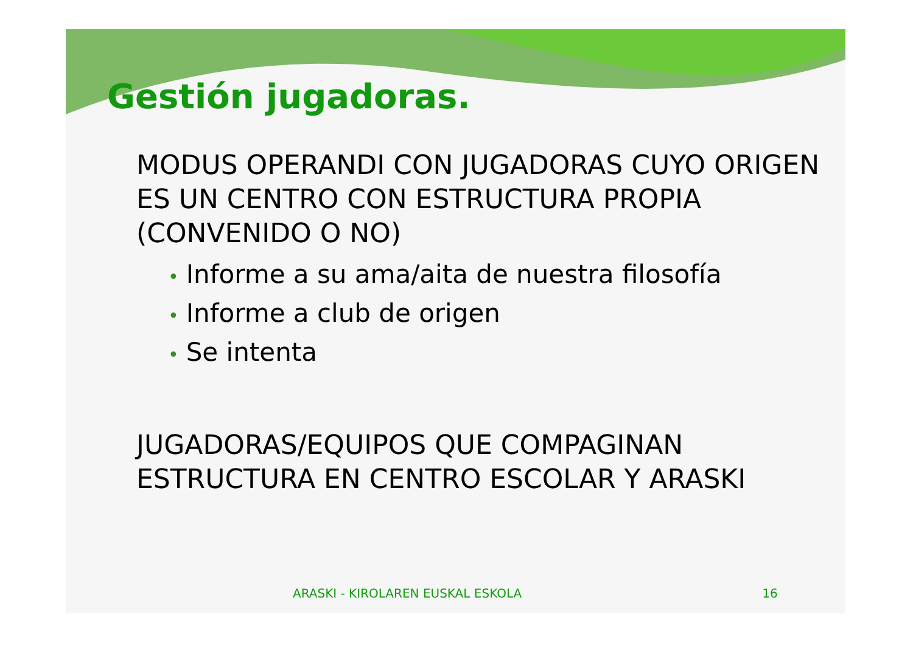Gestión jugadoras.
MODUS OPERANDI CON JUGADORAS CUYO ORIGEN ES UN CENTRO CON ESTRUCTURA PROPIA (CONVENIDO O NO)
• Informe a su ama/aita de nuestra filosofía
• Informe a club de origen
• Se intenta
JUGADORAS/EQUIPOS QUE COMPAGINAN ESTRUCTURA EN CENTRO ESCOLAR Y ARASKI
ARASKI - KIROLAREN EUSKAL ESKOLA 16